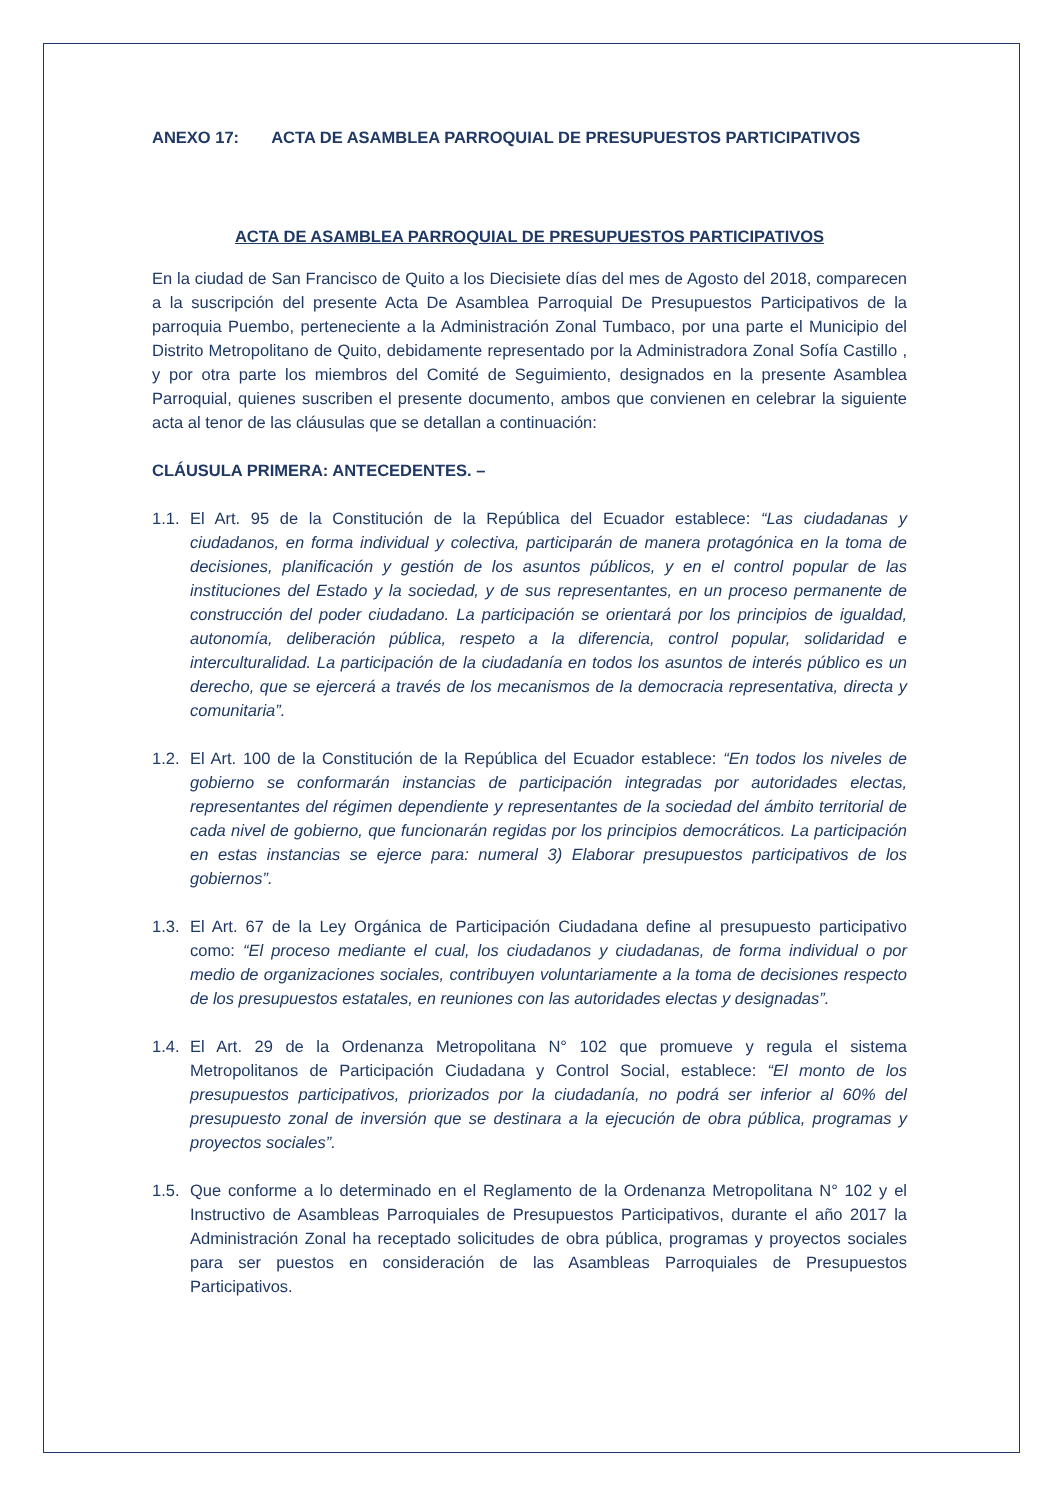ANEXO 17: ACTA DE ASAMBLEA PARROQUIAL DE PRESUPUESTOS PARTICIPATIVOS
ACTA DE ASAMBLEA PARROQUIAL DE PRESUPUESTOS PARTICIPATIVOS
En la ciudad de San Francisco de Quito a los Diecisiete días del mes de Agosto del 2018, comparecen a la suscripción del presente Acta De Asamblea Parroquial De Presupuestos Participativos de la parroquia Puembo, perteneciente a la Administración Zonal Tumbaco, por una parte el Municipio del Distrito Metropolitano de Quito, debidamente representado por la Administradora Zonal Sofía Castillo , y por otra parte los miembros del Comité de Seguimiento, designados en la presente Asamblea Parroquial, quienes suscriben el presente documento, ambos que convienen en celebrar la siguiente acta al tenor de las cláusulas que se detallan a continuación:
CLÁUSULA PRIMERA: ANTECEDENTES. –
1.1.
El Art. 95 de la Constitución de la República del Ecuador establece: “Las ciudadanas y ciudadanos, en forma individual y colectiva, participarán de manera protagónica en la toma de decisiones, planificación y gestión de los asuntos públicos, y en el control popular de las instituciones del Estado y la sociedad, y de sus representantes, en un proceso permanente de construcción del poder ciudadano. La participación se orientará por los principios de igualdad, autonomía, deliberación pública, respeto a la diferencia, control popular, solidaridad e interculturalidad. La participación de la ciudadanía en todos los asuntos de interés público es un derecho, que se ejercerá a través de los mecanismos de la democracia representativa, directa y comunitaria”.
1.2.
El Art. 100 de la Constitución de la República del Ecuador establece: “En todos los niveles de gobierno se conformarán instancias de participación integradas por autoridades electas, representantes del régimen dependiente y representantes de la sociedad del ámbito territorial de cada nivel de gobierno, que funcionarán regidas por los principios democráticos. La participación en estas instancias se ejerce para: numeral 3) Elaborar presupuestos participativos de los gobiernos”.
1.3.
El Art. 67 de la Ley Orgánica de Participación Ciudadana define al presupuesto participativo como: “El proceso mediante el cual, los ciudadanos y ciudadanas, de forma individual o por medio de organizaciones sociales, contribuyen voluntariamente a la toma de decisiones respecto de los presupuestos estatales, en reuniones con las autoridades electas y designadas”.
1.4.
El Art. 29 de la Ordenanza Metropolitana N° 102 que promueve y regula el sistema Metropolitanos de Participación Ciudadana y Control Social, establece: “El monto de los presupuestos participativos, priorizados por la ciudadanía, no podrá ser inferior al 60% del presupuesto zonal de inversión que se destinara a la ejecución de obra pública, programas y proyectos sociales”.
1.5.
Que conforme a lo determinado en el Reglamento de la Ordenanza Metropolitana N° 102 y el Instructivo de Asambleas Parroquiales de Presupuestos Participativos, durante el año 2017 la Administración Zonal ha receptado solicitudes de obra pública, programas y proyectos sociales para ser puestos en consideración de las Asambleas Parroquiales de Presupuestos Participativos.